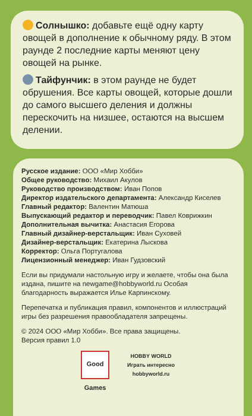Солнышко: добавьте ещё одну карту овощей в дополнение к обычному ряду. В этом раунде 2 последние карты меняют цену овощей на рынке.
Тайфунчик: в этом раунде не будет обрушения. Все карты овощей, которые дошли до самого высшего деления и должны перескочить на низшее, остаются на высшем делении.
Русское издание: ООО «Мир Хобби»
Общее руководство: Михаил Акулов
Руководство производством: Иван Попов
Директор издательского департамента: Александр Киселев
Главный редактор: Валентин Матюша
Выпускающий редактор и переводчик: Павел Коврижкин
Дополнительная вычитка: Анастасия Егорова
Главный дизайнер-верстальщик: Иван Суховей
Дизайнер-верстальщик: Екатерина Лыскова
Корректор: Ольга Португалова
Лицензионный менеджер: Иван Гудзовский
Если вы придумали настольную игру и желаете, чтобы она была издана, пишите на newgame@hobbyworld.ru Особая благодарность выражается Илье Карпинскому.
Перепечатка и публикация правил, компонентов и иллюстраций игры без разрешения правообладателя запрещены.
© 2024 ООО «Мир Хобби». Все права защищены.
Версия правил 1.0
Good Games
HOBBY WORLD
Играть интересно
hobbyworld.ru